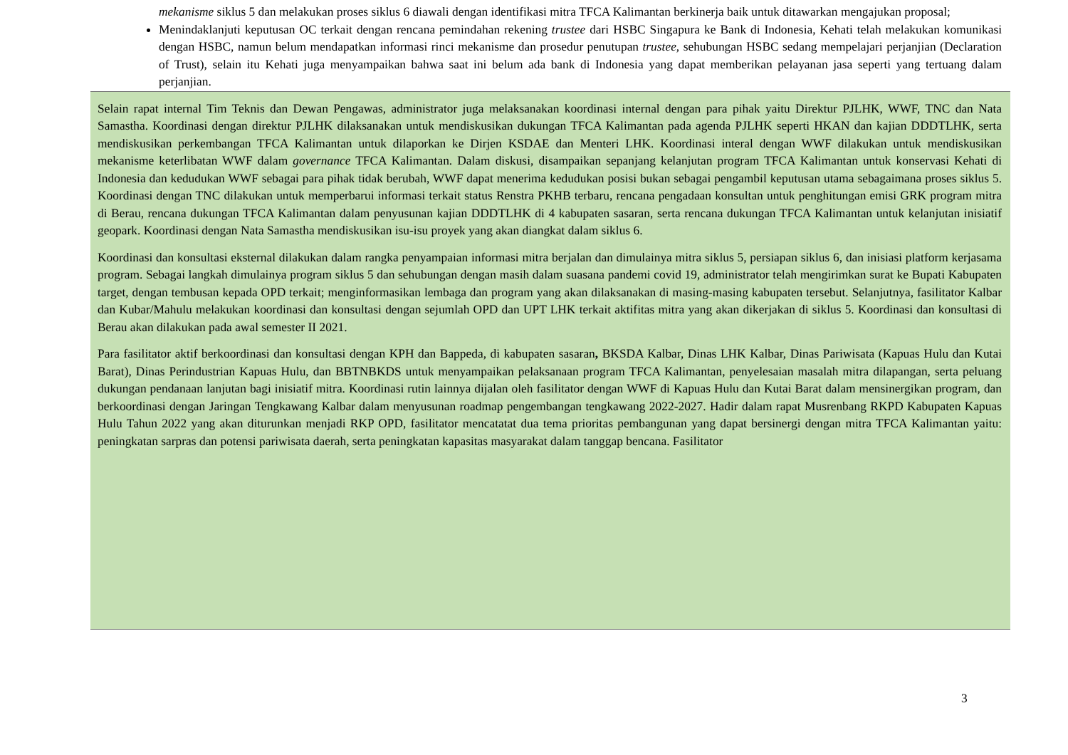mekanisme siklus 5 dan melakukan proses siklus 6 diawali dengan identifikasi mitra TFCA Kalimantan berkinerja baik untuk ditawarkan mengajukan proposal;
Menindaklanjuti keputusan OC terkait dengan rencana pemindahan rekening trustee dari HSBC Singapura ke Bank di Indonesia, Kehati telah melakukan komunikasi dengan HSBC, namun belum mendapatkan informasi rinci mekanisme dan prosedur penutupan trustee, sehubungan HSBC sedang mempelajari perjanjian (Declaration of Trust), selain itu Kehati juga menyampaikan bahwa saat ini belum ada bank di Indonesia yang dapat memberikan pelayanan jasa seperti yang tertuang dalam perjanjian.
Selain rapat internal Tim Teknis dan Dewan Pengawas, administrator juga melaksanakan koordinasi internal dengan para pihak yaitu Direktur PJLHK, WWF, TNC dan Nata Samastha. Koordinasi dengan direktur PJLHK dilaksanakan untuk mendiskusikan dukungan TFCA Kalimantan pada agenda PJLHK seperti HKAN dan kajian DDDTLHK, serta mendiskusikan perkembangan TFCA Kalimantan untuk dilaporkan ke Dirjen KSDAE dan Menteri LHK. Koordinasi interal dengan WWF dilakukan untuk mendiskusikan mekanisme keterlibatan WWF dalam governance TFCA Kalimantan. Dalam diskusi, disampaikan sepanjang kelanjutan program TFCA Kalimantan untuk konservasi Kehati di Indonesia dan kedudukan WWF sebagai para pihak tidak berubah, WWF dapat menerima kedudukan posisi bukan sebagai pengambil keputusan utama sebagaimana proses siklus 5. Koordinasi dengan TNC dilakukan untuk memperbarui informasi terkait status Renstra PKHB terbaru, rencana pengadaan konsultan untuk penghitungan emisi GRK program mitra di Berau, rencana dukungan TFCA Kalimantan dalam penyusunan kajian DDDTLHK di 4 kabupaten sasaran, serta rencana dukungan TFCA Kalimantan untuk kelanjutan inisiatif geopark. Koordinasi dengan Nata Samastha mendiskusikan isu-isu proyek yang akan diangkat dalam siklus 6.
Koordinasi dan konsultasi eksternal dilakukan dalam rangka penyampaian informasi mitra berjalan dan dimulainya mitra siklus 5, persiapan siklus 6, dan inisiasi platform kerjasama program. Sebagai langkah dimulainya program siklus 5 dan sehubungan dengan masih dalam suasana pandemi covid 19, administrator telah mengirimkan surat ke Bupati Kabupaten target, dengan tembusan kepada OPD terkait; menginformasikan lembaga dan program yang akan dilaksanakan di masing-masing kabupaten tersebut. Selanjutnya, fasilitator Kalbar dan Kubar/Mahulu melakukan koordinasi dan konsultasi dengan sejumlah OPD dan UPT LHK terkait aktifitas mitra yang akan dikerjakan di siklus 5. Koordinasi dan konsultasi di Berau akan dilakukan pada awal semester II 2021.
Para fasilitator aktif berkoordinasi dan konsultasi dengan KPH dan Bappeda, di kabupaten sasaran, BKSDA Kalbar, Dinas LHK Kalbar, Dinas Pariwisata (Kapuas Hulu dan Kutai Barat), Dinas Perindustrian Kapuas Hulu, dan BBTNBKDS untuk menyampaikan pelaksanaan program TFCA Kalimantan, penyelesaian masalah mitra dilapangan, serta peluang dukungan pendanaan lanjutan bagi inisiatif mitra. Koordinasi rutin lainnya dijalan oleh fasilitator dengan WWF di Kapuas Hulu dan Kutai Barat dalam mensinergikan program, dan berkoordinasi dengan Jaringan Tengkawang Kalbar dalam menyusunan roadmap pengembangan tengkawang 2022-2027. Hadir dalam rapat Musrenbang RKPD Kabupaten Kapuas Hulu Tahun 2022 yang akan diturunkan menjadi RKP OPD, fasilitator mencatatat dua tema prioritas pembangunan yang dapat bersinergi dengan mitra TFCA Kalimantan yaitu: peningkatan sarpras dan potensi pariwisata daerah, serta peningkatan kapasitas masyarakat dalam tanggap bencana. Fasilitator
3